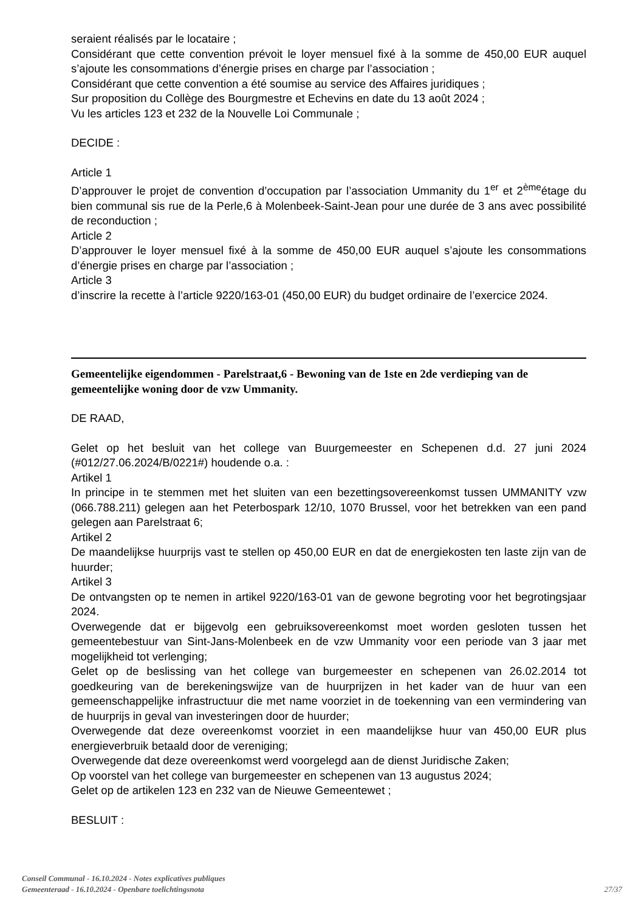seraient réalisés par le locataire ;
Considérant que cette convention prévoit le loyer mensuel fixé à la somme de 450,00 EUR auquel s’ajoute les consommations d’énergie prises en charge par l’association ;
Considérant que cette convention a été soumise au service des Affaires juridiques ;
Sur proposition du Collège des Bourgmestre et Echevins en date du 13 août 2024 ;
Vu les articles 123 et 232 de la Nouvelle Loi Communale ;
DECIDE :
Article 1
D’approuver le projet de convention d’occupation par l’association Ummanity du 1<sup>er</sup> et 2<sup>ème</sup>étage du bien communal sis rue de la Perle,6 à Molenbeek-Saint-Jean pour une durée de 3 ans avec possibilité de reconduction ;
Article 2
D’approuver le loyer mensuel fixé à la somme de 450,00 EUR auquel s’ajoute les consommations d’énergie prises en charge par l’association ;
Article 3
d’inscrire la recette à l’article 9220/163-01 (450,00 EUR) du budget ordinaire de l’exercice 2024.
Gemeentelijke eigendommen - Parelstraat,6 - Bewoning van de 1ste en 2de verdieping van de gemeentelijke woning door de vzw Ummanity.
DE RAAD,
Gelet op het besluit van het college van Buurgemeester en Schepenen d.d. 27 juni 2024 (#012/27.06.2024/B/0221#) houdende o.a. :
Artikel 1
In principe in te stemmen met het sluiten van een bezettingsovereenkomst tussen UMMANITY vzw (066.788.211) gelegen aan het Peterbospark 12/10, 1070 Brussel, voor het betrekken van een pand gelegen aan Parelstraat 6;
Artikel 2
De maandelijkse huurprijs vast te stellen op 450,00 EUR en dat de energiekosten ten laste zijn van de huurder;
Artikel 3
De ontvangsten op te nemen in artikel 9220/163-01 van de gewone begroting voor het begrotingsjaar 2024.
Overwegende dat er bijgevolg een gebruiksovereenkomst moet worden gesloten tussen het gemeentebestuur van Sint-Jans-Molenbeek en de vzw Ummanity voor een periode van 3 jaar met mogelijkheid tot verlenging;
Gelet op de beslissing van het college van burgemeester en schepenen van 26.02.2014 tot goedkeuring van de berekeningswijze van de huurprijzen in het kader van de huur van een gemeenschappelijke infrastructuur die met name voorziet in de toekenning van een vermindering van de huurprijs in geval van investeringen door de huurder;
Overwegende dat deze overeenkomst voorziet in een maandelijkse huur van 450,00 EUR plus energieverbruik betaald door de vereniging;
Overwegende dat deze overeenkomst werd voorgelegd aan de dienst Juridische Zaken;
Op voorstel van het college van burgemeester en schepenen van 13 augustus 2024;
Gelet op de artikelen 123 en 232 van de Nieuwe Gemeentewet ;
BESLUIT :
Conseil Communal - 16.10.2024 - Notes explicatives publiques
Gemeenteraad - 16.10.2024 - Openbare toelichtingsnota 27/37